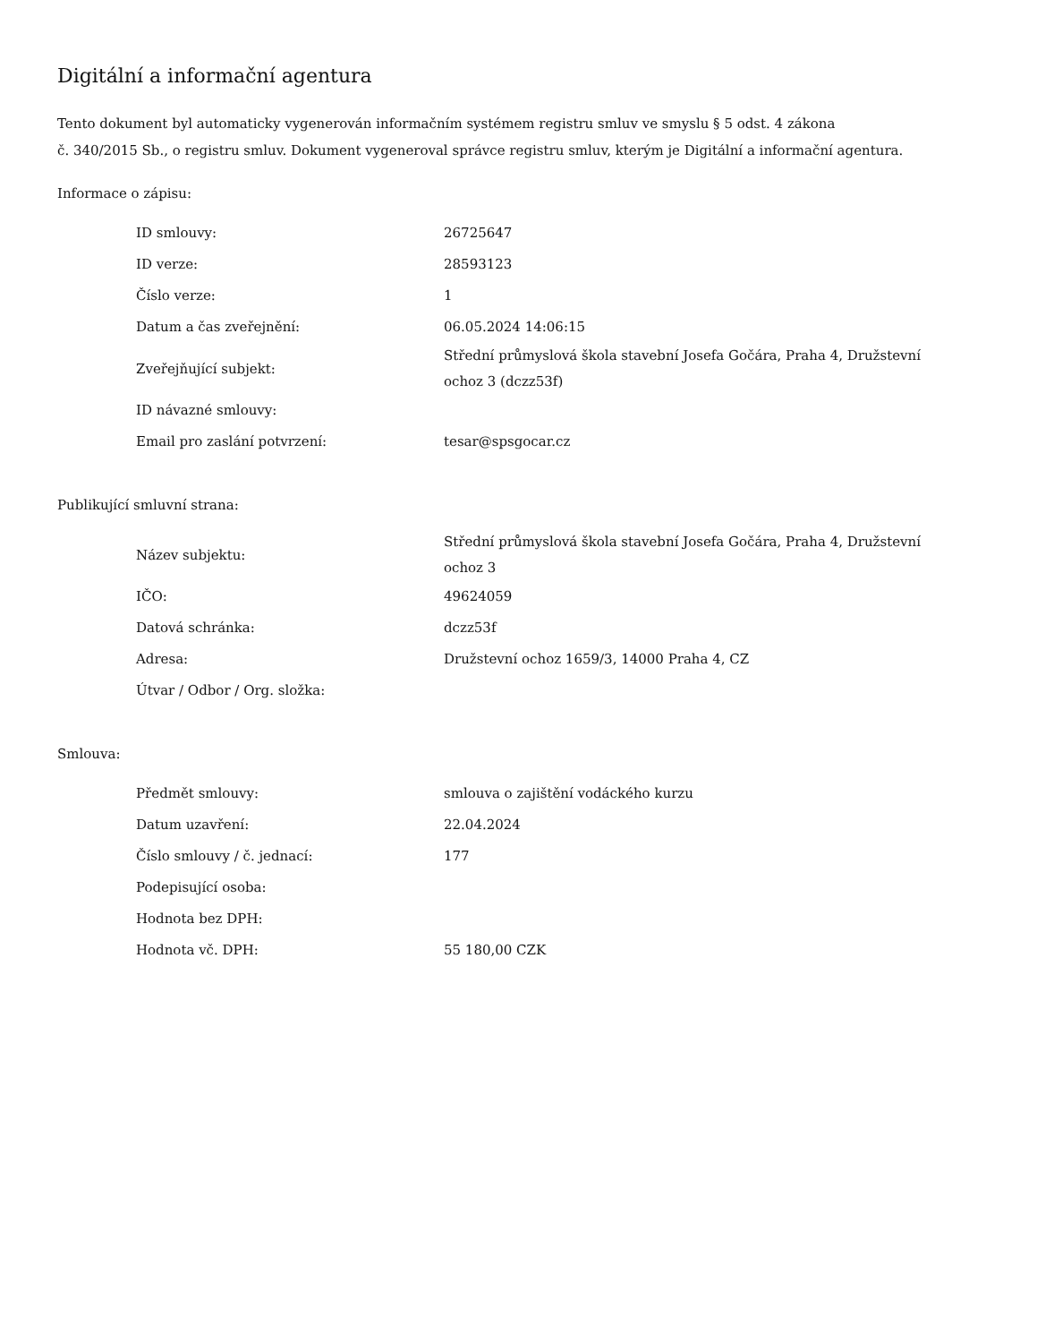Digitální a informační agentura
Tento dokument byl automaticky vygenerován informačním systémem registru smluv ve smyslu § 5 odst. 4 zákona
č. 340/2015 Sb., o registru smluv. Dokument vygeneroval správce registru smluv, kterým je Digitální a informační agentura.
Informace o zápisu:
| ID smlouvy: | 26725647 |
| ID verze: | 28593123 |
| Číslo verze: | 1 |
| Datum a čas zveřejnění: | 06.05.2024 14:06:15 |
| Zveřejňující subjekt: | Střední průmyslová škola stavební Josefa Gočára, Praha 4, Družstevní ochoz 3 (dczz53f) |
| ID návazné smlouvy: | |
| Email pro zaslání potvrzení: | tesar@spsgocar.cz |
Publikující smluvní strana:
| Název subjektu: | Střední průmyslová škola stavební Josefa Gočára, Praha 4, Družstevní ochoz 3 |
| IČO: | 49624059 |
| Datová schránka: | dczz53f |
| Adresa: | Družstevní ochoz 1659/3, 14000 Praha 4, CZ |
| Útvar / Odbor / Org. složka: | |
Smlouva:
| Předmět smlouvy: | smlouva o zajištění vodáckého kurzu |
| Datum uzavření: | 22.04.2024 |
| Číslo smlouvy / č. jednací: | 177 |
| Podepisující osoba: | |
| Hodnota bez DPH: | |
| Hodnota vč. DPH: | 55 180,00 CZK |